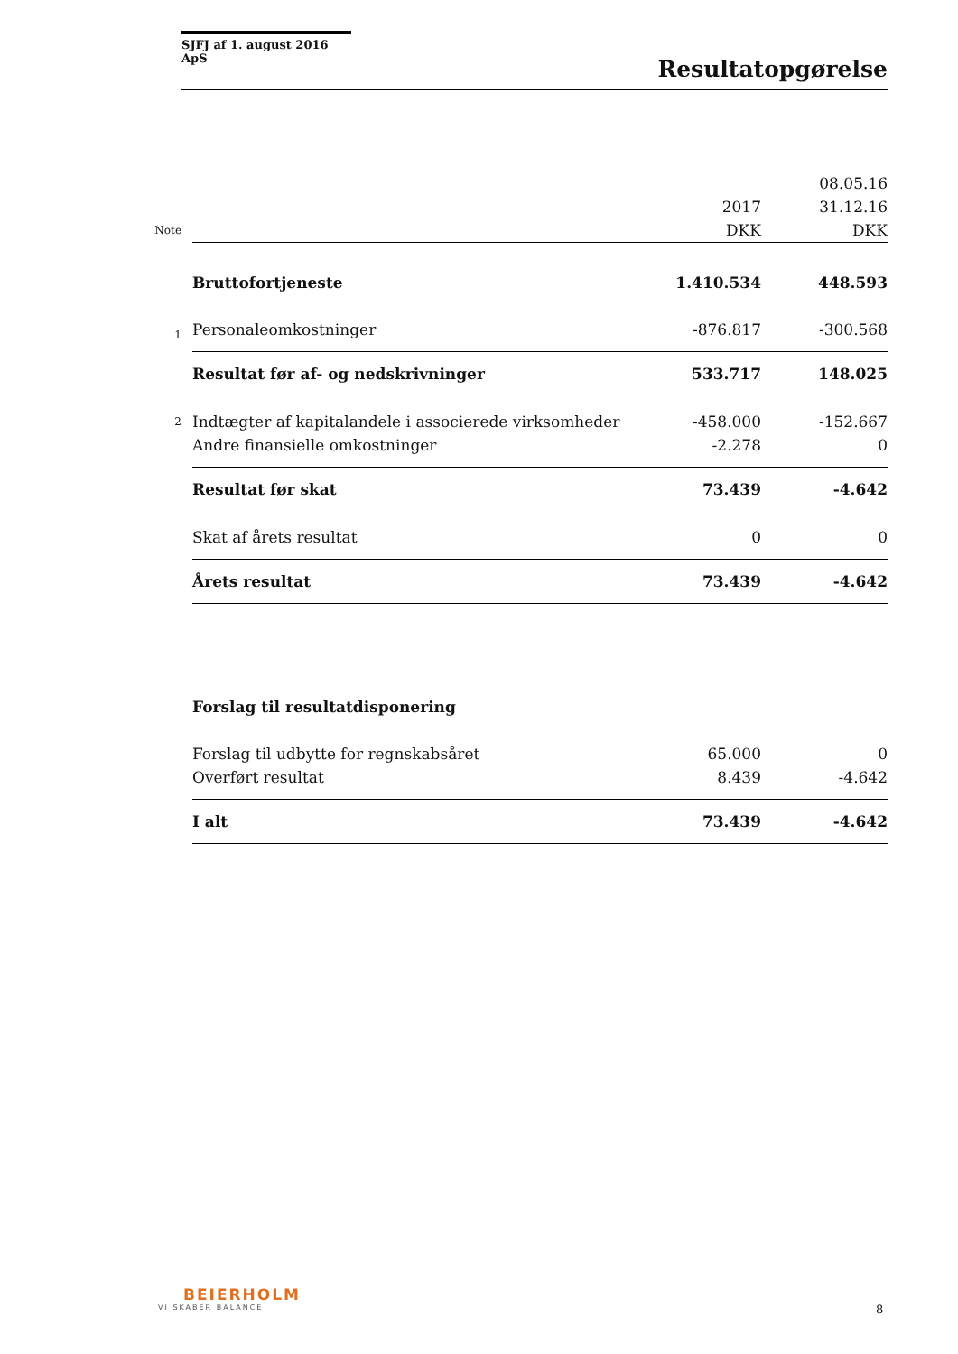SJFJ af 1. august 2016 ApS
Resultatopgørelse
| | | | 08.05.16 |
| | | 2017 | 31.12.16 |
| Note | | DKK | DKK |
| | Bruttofortjeneste | 1.410.534 | 448.593 |
| 1 | Personaleomkostninger | -876.817 | -300.568 |
| | Resultat før af- og nedskrivninger | 533.717 | 148.025 |
| 2 | Indtægter af kapitalandele i associerede virksomheder | -458.000 | -152.667 |
| | Andre finansielle omkostninger | -2.278 | 0 |
| | Resultat før skat | 73.439 | -4.642 |
| | Skat af årets resultat | 0 | 0 |
| | Årets resultat | 73.439 | -4.642 |
| | Forslag til resultatdisponering | | |
| | Forslag til udbytte for regnskabsåret | 65.000 | 0 |
| | Overført resultat | 8.439 | -4.642 |
| | I alt | 73.439 | -4.642 |
BEIERHOLM
VI SKABER BALANCE
8